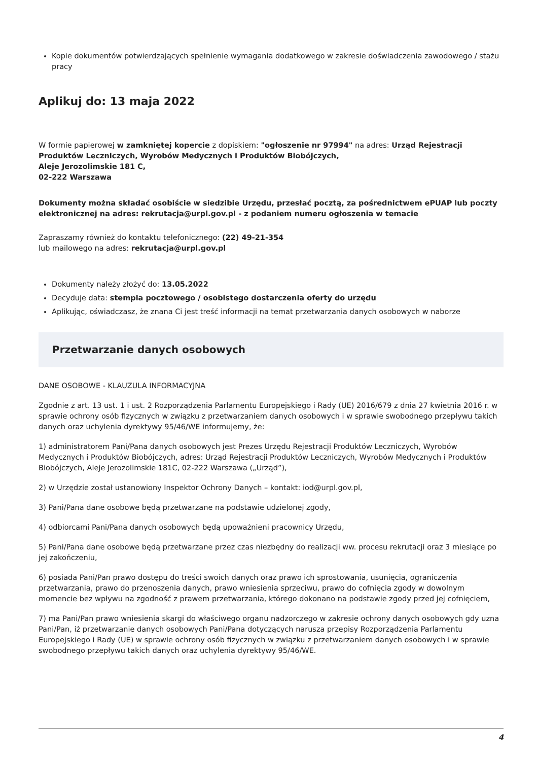Kopie dokumentów potwierdzających spełnienie wymagania dodatkowego w zakresie doświadczenia zawodowego / stażu pracy
Aplikuj do: 13 maja 2022
W formie papierowej w zamkniętej kopercie z dopiskiem: "ogłoszenie nr 97994" na adres: Urząd Rejestracji Produktów Leczniczych, Wyrobów Medycznych i Produktów Biobójczych,
Aleje Jerozolimskie 181 C,
02-222 Warszawa
Dokumenty można składać osobiście w siedzibie Urzędu, przesłać pocztą, za pośrednictwem ePUAP lub poczty elektronicznej na adres: rekrutacja@urpl.gov.pl - z podaniem numeru ogłoszenia w temacie
Zapraszamy również do kontaktu telefonicznego: (22) 49-21-354
lub mailowego na adres: rekrutacja@urpl.gov.pl
Dokumenty należy złożyć do: 13.05.2022
Decyduje data: stempla pocztowego / osobistego dostarczenia oferty do urzędu
Aplikując, oświadczasz, że znana Ci jest treść informacji na temat przetwarzania danych osobowych w naborze
Przetwarzanie danych osobowych
DANE OSOBOWE - KLAUZULA INFORMACYJNA
Zgodnie z art. 13 ust. 1 i ust. 2 Rozporządzenia Parlamentu Europejskiego i Rady (UE) 2016/679 z dnia 27 kwietnia 2016 r. w sprawie ochrony osób fizycznych w związku z przetwarzaniem danych osobowych i w sprawie swobodnego przepływu takich danych oraz uchylenia dyrektywy 95/46/WE informujemy, że:
1) administratorem Pani/Pana danych osobowych jest Prezes Urzędu Rejestracji Produktów Leczniczych, Wyrobów Medycznych i Produktów Biobójczych, adres: Urząd Rejestracji Produktów Leczniczych, Wyrobów Medycznych i Produktów Biobójczych, Aleje Jerozolimskie 181C, 02-222 Warszawa („Urząd”),
2) w Urzędzie został ustanowiony Inspektor Ochrony Danych – kontakt: iod@urpl.gov.pl,
3) Pani/Pana dane osobowe będą przetwarzane na podstawie udzielonej zgody,
4) odbiorcami Pani/Pana danych osobowych będą upoważnieni pracownicy Urzędu,
5) Pani/Pana dane osobowe będą przetwarzane przez czas niezbędny do realizacji ww. procesu rekrutacji oraz 3 miesiące po jej zakończeniu,
6) posiada Pani/Pan prawo dostępu do treści swoich danych oraz prawo ich sprostowania, usunięcia, ograniczenia przetwarzania, prawo do przenoszenia danych, prawo wniesienia sprzeciwu, prawo do cofnięcia zgody w dowolnym momencie bez wpływu na zgodność z prawem przetwarzania, którego dokonano na podstawie zgody przed jej cofnięciem,
7) ma Pani/Pan prawo wniesienia skargi do właściwego organu nadzorczego w zakresie ochrony danych osobowych gdy uzna Pani/Pan, iż przetwarzanie danych osobowych Pani/Pana dotyczących narusza przepisy Rozporządzenia Parlamentu Europejskiego i Rady (UE) w sprawie ochrony osób fizycznych w związku z przetwarzaniem danych osobowych i w sprawie swobodnego przepływu takich danych oraz uchylenia dyrektywy 95/46/WE.
4